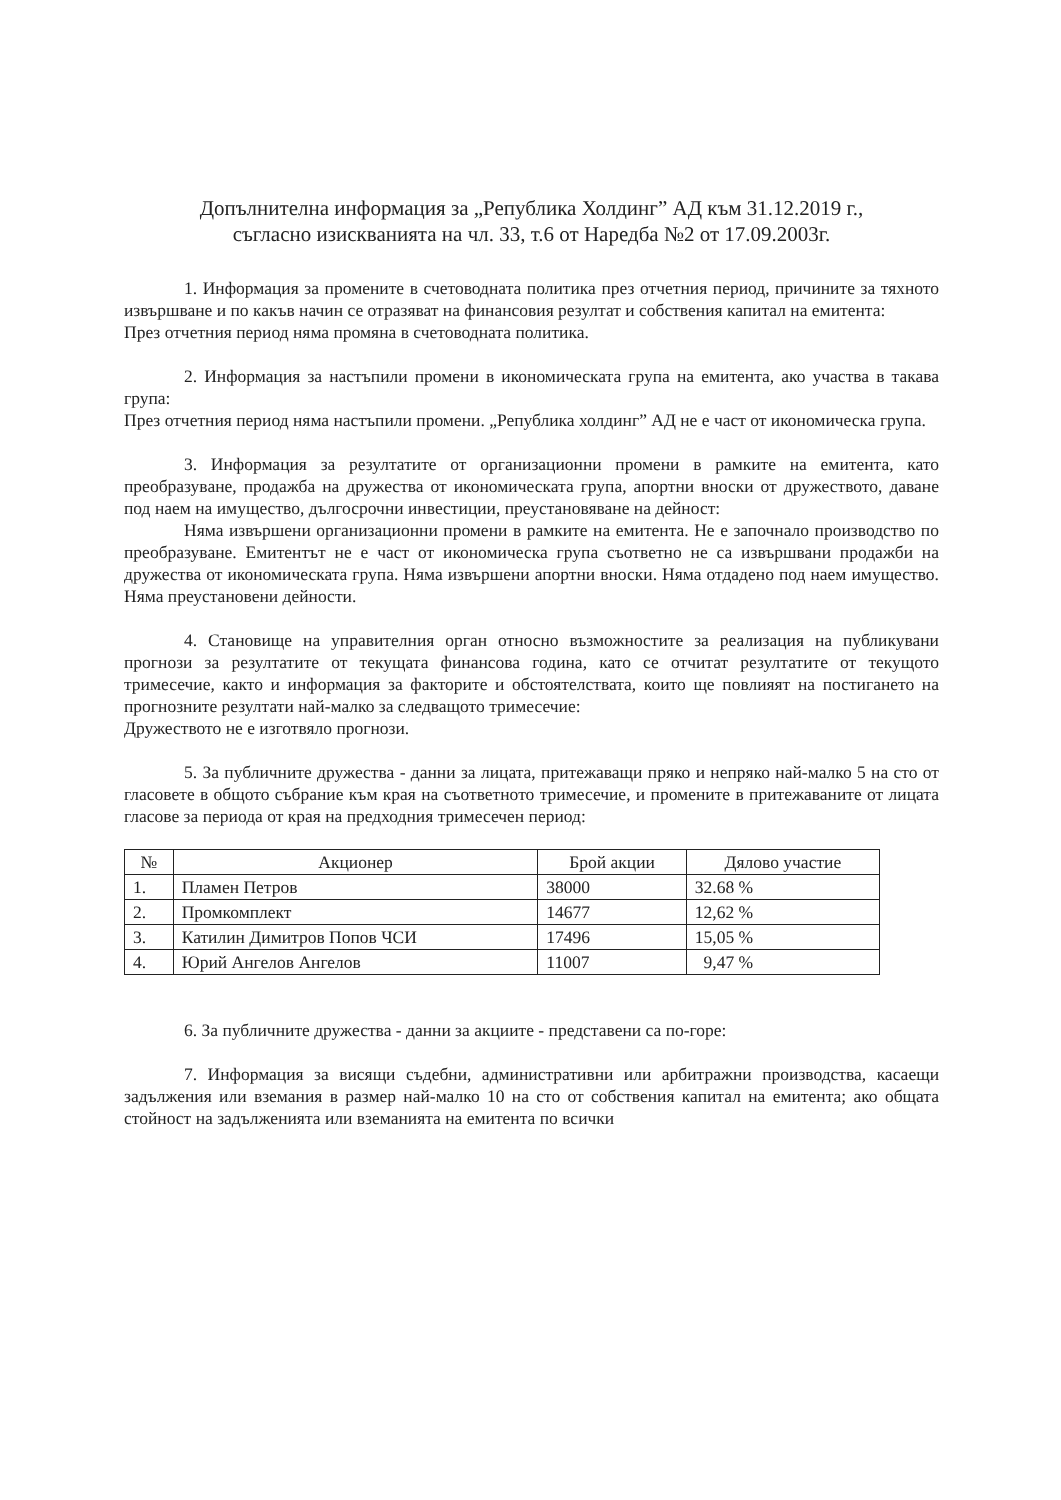Допълнителна информация за „Република Холдинг” АД към 31.12.2019 г.,
съгласно изискванията на чл. 33, т.6 от Наредба №2 от 17.09.2003г.
1. Информация за промените в счетоводната политика през отчетния период, причините за тяхното извършване и по какъв начин се отразяват на финансовия резултат и собствения капитал на емитента:
През отчетния период няма промяна в счетоводната политика.
2. Информация за настъпили промени в икономическата група на емитента, ако участва в такава група:
През отчетния период няма настъпили промени. „Република холдинг” АД не е част от икономическа група.
3. Информация за резултатите от организационни промени в рамките на емитента, като преобразуване, продажба на дружества от икономическата група, апортни вноски от дружеството, даване под наем на имущество, дългосрочни инвестиции, преустановяване на дейност:
Няма извършени организационни промени в рамките на емитента. Не е започнало производство по преобразуване. Емитентът не е част от икономическа група съответно не са извършвани продажби на дружества от икономическата група. Няма извършени апортни вноски. Няма отдадено под наем имущество. Няма преустановени дейности.
4. Становище на управителния орган относно възможностите за реализация на публикувани прогнози за резултатите от текущата финансова година, като се отчитат резултатите от текущото тримесечие, както и информация за факторите и обстоятелствата, които ще повлияят на постигането на прогнозните резултати най-малко за следващото тримесечие:
Дружеството не е изготвяло прогнози.
5. За публичните дружества - данни за лицата, притежаващи пряко и непряко най-малко 5 на сто от гласовете в общото събрание към края на съответното тримесечие, и промените в притежаваните от лицата гласове за периода от края на предходния тримесечен период:
| № | Акционер | Брой акции | Дялово участие |
| --- | --- | --- | --- |
| 1. | Пламен Петров | 38000 | 32.68 % |
| 2. | Промкомплект | 14677 | 12,62 % |
| 3. | Катилин Димитров Попов ЧСИ | 17496 | 15,05 % |
| 4. | Юрий Ангелов Ангелов | 11007 | 9,47 % |
6. За публичните дружества - данни за акциите - представени са по-горе:
7. Информация за висящи съдебни, административни или арбитражни производства, касаещи задължения или вземания в размер най-малко 10 на сто от собствения капитал на емитента; ако общата стойност на задълженията или вземанията на емитента по всички